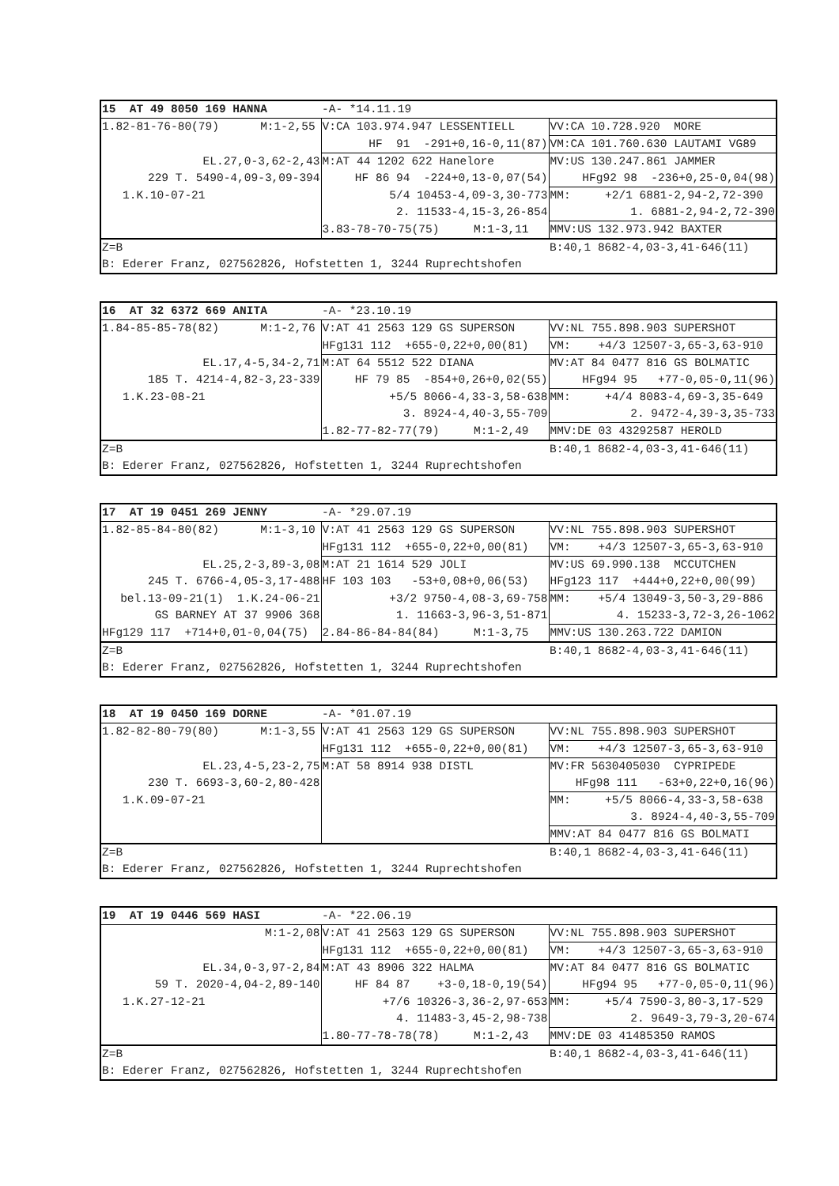| 15 AT 49 8050 169 HANNA | -A- *14.11.19 | |
| 1.82-81-76-80(79) M:1-2,55 | V:CA 103.974.947 LESSENTIELL | VV:CA 10.728.920 MORE |
| | HF 91 -291+0,16-0,11(87) | VM:CA 101.760.630 LAUTAMI VG89 |
| EL.27,0-3,62-2,43 | M:AT 44 1202 622 Hanelore | MV:US 130.247.861 JAMMER |
| 229 T. 5490-4,09-3,09-394 | HF 86 94 -224+0,13-0,07(54) | HFg92 98 -236+0,25-0,04(98) |
| 1.K.10-07-21 | 5/4 10453-4,09-3,30-773 | MM: +2/1 6881-2,94-2,72-390 |
| | 2. 11533-4,15-3,26-854 | 1. 6881-2,94-2,72-390 |
| | 3.83-78-70-75(75) M:1-3,11 | MMV:US 132.973.942 BAXTER |
| Z=B | | B:40,1 8682-4,03-3,41-646(11) |
| B: Ederer Franz, 027562826, Hofstetten 1, 3244 Ruprechtshofen | | |
| 16 AT 32 6372 669 ANITA | -A- *23.10.19 | |
| 1.84-85-85-78(82) M:1-2,76 | V:AT 41 2563 129 GS SUPERSON | VV:NL 755.898.903 SUPERSHOT |
| | HFg131 112 +655-0,22+0,00(81) | VM: +4/3 12507-3,65-3,63-910 |
| EL.17,4-5,34-2,71 | M:AT 64 5512 522 DIANA | MV:AT 84 0477 816 GS BOLMATIC |
| 185 T. 4214-4,82-3,23-339 | HF 79 85 -854+0,26+0,02(55) | HFg94 95 +77-0,05-0,11(96) |
| 1.K.23-08-21 | +5/5 8066-4,33-3,58-638 | MM: +4/4 8083-4,69-3,35-649 |
| | 3. 8924-4,40-3,55-709 | 2. 9472-4,39-3,35-733 |
| | 1.82-77-82-77(79) M:1-2,49 | MMV:DE 03 43292587 HEROLD |
| Z=B | | B:40,1 8682-4,03-3,41-646(11) |
| B: Ederer Franz, 027562826, Hofstetten 1, 3244 Ruprechtshofen | | |
| 17 AT 19 0451 269 JENNY | -A- *29.07.19 | |
| 1.82-85-84-80(82) M:1-3,10 | V:AT 41 2563 129 GS SUPERSON | VV:NL 755.898.903 SUPERSHOT |
| | HFg131 112 +655-0,22+0,00(81) | VM: +4/3 12507-3,65-3,63-910 |
| EL.25,2-3,89-3,08 | M:AT 21 1614 529 JOLI | MV:US 69.990.138 MCCUTCHEN |
| 245 T. 6766-4,05-3,17-488 | HF 103 103 -53+0,08+0,06(53) | HFg123 117 +444+0,22+0,00(99) |
| bel.13-09-21(1) 1.K.24-06-21 | +3/2 9750-4,08-3,69-758 | MM: +5/4 13049-3,50-3,29-886 |
| GS BARNEY AT 37 9906 368 | 1. 11663-3,96-3,51-871 | 4. 15233-3,72-3,26-1062 |
| HFg129 117 +714+0,01-0,04(75) | 2.84-86-84-84(84) M:1-3,75 | MMV:US 130.263.722 DAMION |
| Z=B | | B:40,1 8682-4,03-3,41-646(11) |
| B: Ederer Franz, 027562826, Hofstetten 1, 3244 Ruprechtshofen | | |
| 18 AT 19 0450 169 DORNE | -A- *01.07.19 | |
| 1.82-82-80-79(80) M:1-3,55 | V:AT 41 2563 129 GS SUPERSON | VV:NL 755.898.903 SUPERSHOT |
| | HFg131 112 +655-0,22+0,00(81) | VM: +4/3 12507-3,65-3,63-910 |
| EL.23,4-5,23-2,75 | M:AT 58 8914 938 DISTL | MV:FR 5630405030 CYPRIPEDE |
| 230 T. 6693-3,60-2,80-428 | | HFg98 111 -63+0,22+0,16(96) |
| 1.K.09-07-21 | | MM: +5/5 8066-4,33-3,58-638 |
| | | 3. 8924-4,40-3,55-709 |
| | | MMV:AT 84 0477 816 GS BOLMATI |
| Z=B | | B:40,1 8682-4,03-3,41-646(11) |
| B: Ederer Franz, 027562826, Hofstetten 1, 3244 Ruprechtshofen | | |
| 19 AT 19 0446 569 HASI | -A- *22.06.19 | |
| M:1-2,08 | V:AT 41 2563 129 GS SUPERSON | VV:NL 755.898.903 SUPERSHOT |
| | HFg131 112 +655-0,22+0,00(81) | VM: +4/3 12507-3,65-3,63-910 |
| EL.34,0-3,97-2,84 | M:AT 43 8906 322 HALMA | MV:AT 84 0477 816 GS BOLMATIC |
| 59 T. 2020-4,04-2,89-140 | HF 84 87 +3-0,18-0,19(54) | HFg94 95 +77-0,05-0,11(96) |
| 1.K.27-12-21 | +7/6 10326-3,36-2,97-653 | MM: +5/4 7590-3,80-3,17-529 |
| | 4. 11483-3,45-2,98-738 | 2. 9649-3,79-3,20-674 |
| | 1.80-77-78-78(78) M:1-2,43 | MMV:DE 03 41485350 RAMOS |
| Z=B | | B:40,1 8682-4,03-3,41-646(11) |
| B: Ederer Franz, 027562826, Hofstetten 1, 3244 Ruprechtshofen | | |